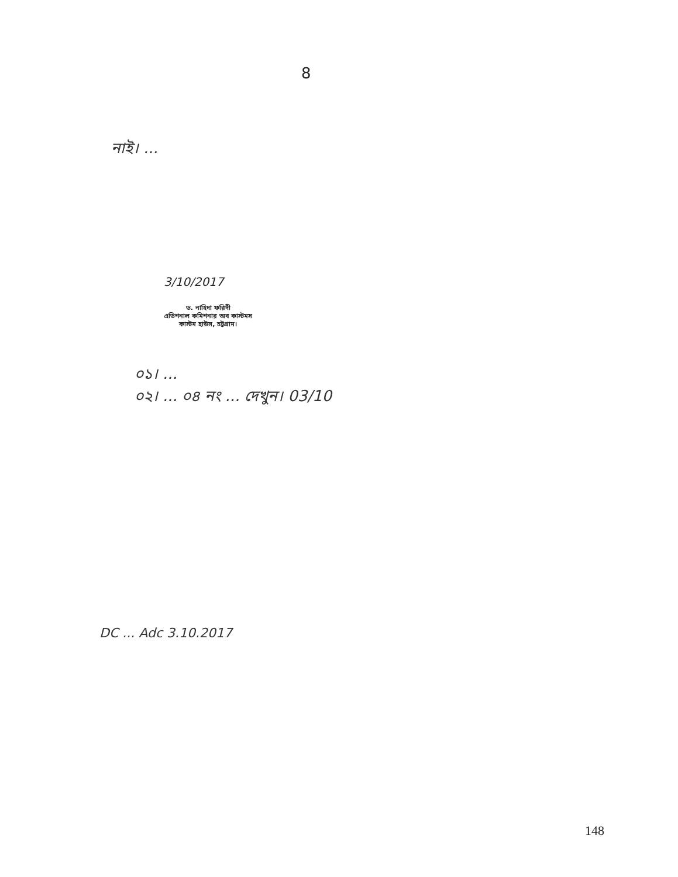8
নাই। ...
3/10/2017
ড. নাহিদা ফরিদী
এডিশনাল কমিশনার অব কাস্টমস
কাস্টম হাউস, চট্টগ্রাম।
০১। ...
০২। ... ০৪ নং ... দেখুন। 03/10
DC ... Adc 3.10.2017
148